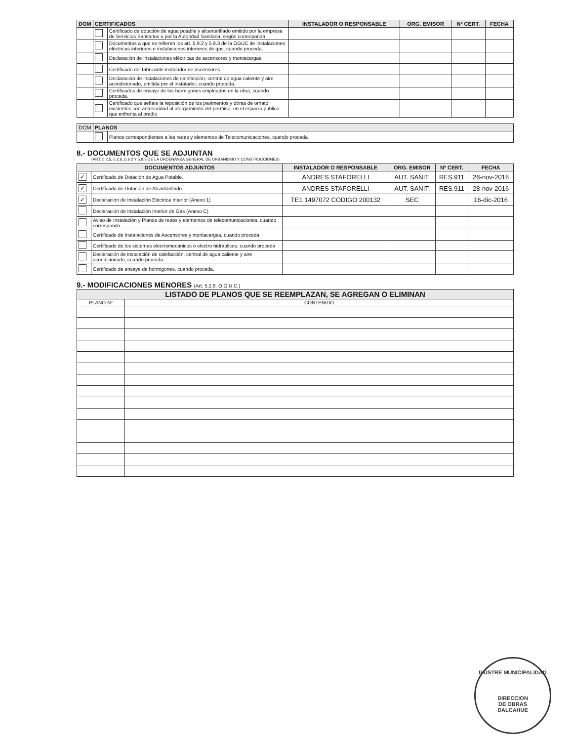| DOM | CERTIFICADOS | | INSTALADOR O RESPONSABLE | ORG. EMISOR | Nº CERT. | FECHA |
| --- | --- | --- | --- | --- | --- | --- |
| | | Certificado de dotación de agua potable y alcantarillado emitido por la empresa de Servicios Sanitarios o por la Autoridad Sanitaria, según corresponda | | | | |
| | | Documentos a que se refieren los art. 5.9.2 y 5.9.3 de la OGUC de instalaciones eléctricas interiores e instalaciones interiores de gas, cuando proceda. | | | | |
| | | Declaración de instalaciones eléctricas de ascensores y montacargas | | | | |
| | | Certificado del fabricante instalador de ascensores | | | | |
| | | Declaración de instalaciones de calefacción, central de agua caliente y aire acondicionado, emitida por el instalador, cuando proceda. | | | | |
| | | Certificados de ensaye de los hormigones empleados en la obra, cuando proceda. | | | | |
| | | Certificado que señale la reposición de los pavimentos y obras de ornato existentes con anterioridad al otorgamiento del permiso, en el espacio publico que enfrenta al predio | | | | |
| DOM | PLANOS | |
| --- | --- | --- |
| | | Planos correspondientes a las redes y elementos de Telecomunicaciones, cuando proceda |
8.- DOCUMENTOS QUE SE ADJUNTAN
(ART. 5.2.5, 5.2.6, 5.9.2 Y 5.9.3 DE LA ORDENANZA GENERAL DE URBANISMO Y CONSTRUCCIONES)
| DOCUMENTOS ADJUNTOS | | INSTALADOR O RESPONSABLE | ORG. EMISOR | Nº CERT. | FECHA |
| --- | --- | --- | --- | --- | --- |
| ✓ | Certificado de Dotación de Agua Potable. | ANDRES STAFORELLI | AUT. SANIT. | RES.911 | 28-nov-2016 |
| ✓ | Certificado de Dotación de Alcantarillado. | ANDRES STAFORELLI | AUT. SANIT. | RES.911 | 28-nov-2016 |
| ✓ | Declaración de Instalación Eléctrica Interior (Anexo 1) | TE1 1497072 CODIGO 200132 | SEC | | 16-dic-2016 |
| | Declaración de Instalación Interior de Gas (Anexo C) | | | | |
| | Aviso de Instalación y Planos de redes y elementos de telecomunicaciones, cuando corresponda. | | | | |
| | Certificado de Instalaciones de Ascensores y montacargas, cuando proceda | | | | |
| | Certificado de los sistemas electromecánicos o electro hidráulicos, cuando proceda | | | | |
| | Declaración de instalación de calefacción, central de agua caliente y aire acondicionado, cuando proceda. | | | | |
| | Certificado de ensaye de hormigones, cuando proceda. | | | | |
9.- MODIFICACIONES MENORES (Art: 5.2.8. O.G.U.C.)
| LISTADO DE PLANOS QUE SE REEMPLAZAN, SE AGREGAN O ELIMINAN | |
| --- | --- |
| PLANO Nº | CONTENIDO |
ILUSTRE MUNICIPALIDAD
DIRECCION
DE OBRAS
DALCAHUE